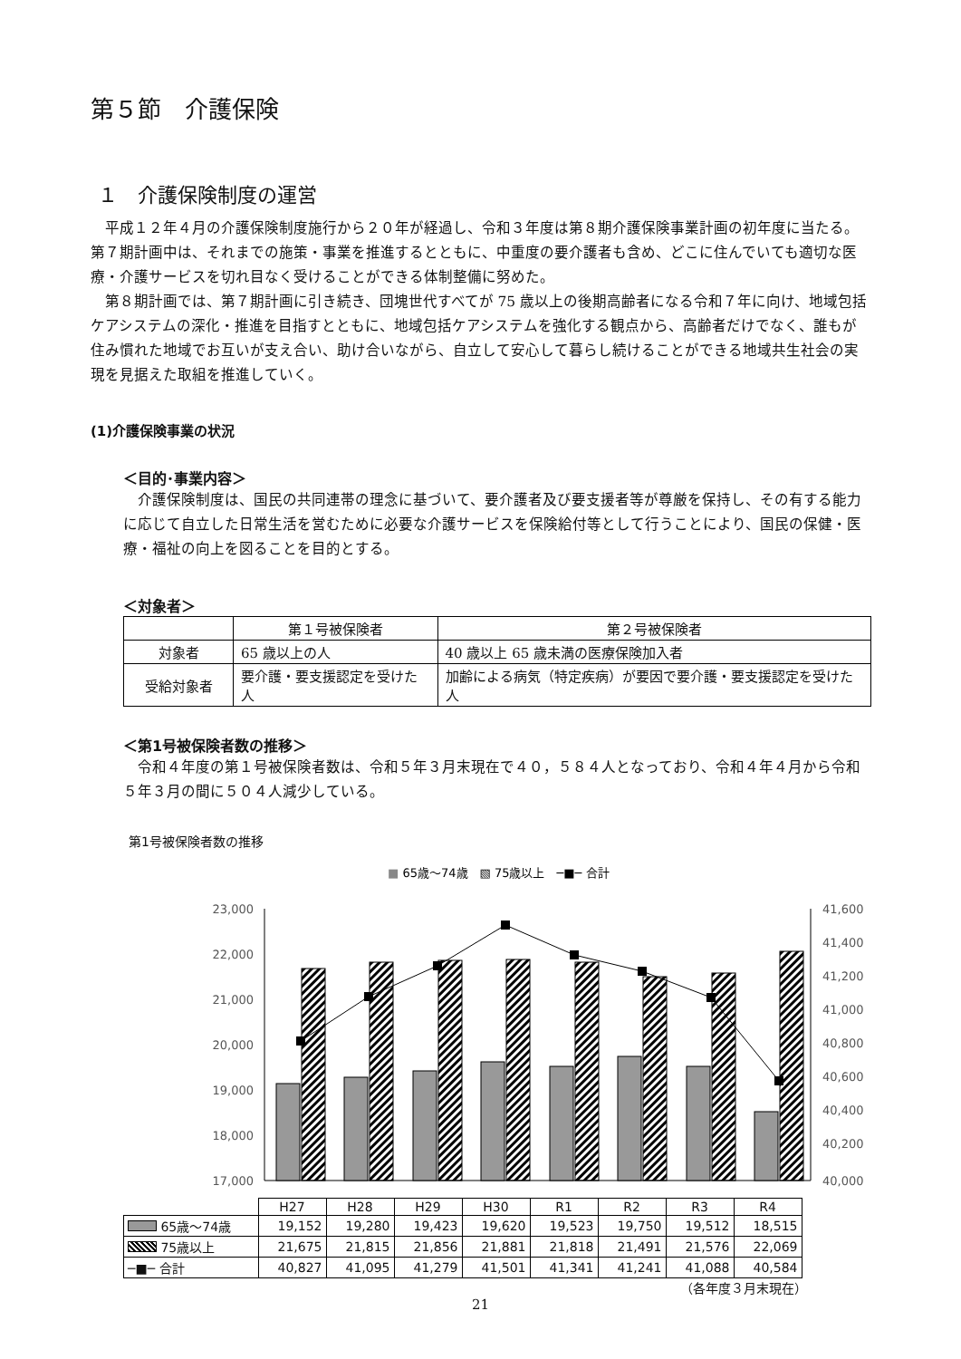第５節　介護保険
１　介護保険制度の運営
平成１２年４月の介護保険制度施行から２０年が経過し、令和３年度は第８期介護保険事業計画の初年度に当たる。第７期計画中は、それまでの施策・事業を推進するとともに、中重度の要介護者も含め、どこに住んでいても適切な医療・介護サービスを切れ目なく受けることができる体制整備に努めた。
第８期計画では、第７期計画に引き続き、団塊世代すべてが 75 歳以上の後期高齢者になる令和７年に向け、地域包括ケアシステムの深化・推進を目指すとともに、地域包括ケアシステムを強化する観点から、高齢者だけでなく、誰もが住み慣れた地域でお互いが支え合い、助け合いながら、自立して安心して暮らし続けることができる地域共生社会の実現を見据えた取組を推進していく。
(1)介護保険事業の状況
＜目的･事業内容＞
介護保険制度は、国民の共同連帯の理念に基づいて、要介護者及び要支援者等が尊厳を保持し、その有する能力に応じて自立した日常生活を営むために必要な介護サービスを保険給付等として行うことにより、国民の保健・医療・福祉の向上を図ることを目的とする。
＜対象者＞
| | 第１号被保険者 | 第２号被保険者 |
| 対象者 | 65 歳以上の人 | 40 歳以上 65 歳未満の医療保険加入者 |
| 受給対象者 | 要介護・要支援認定を受けた人 | 加齢による病気（特定疾病）が要因で要介護・要支援認定を受けた人 |
＜第1号被保険者数の推移＞
令和４年度の第１号被保険者数は、令和５年３月末現在で４０，５８４人となっており、令和４年４月から令和５年３月の間に５０４人減少している。
第1号被保険者数の推移
■ 65歳～74歳　▧ 75歳以上　─■─ 合計
23,000
22,000
21,000
20,000
19,000
18,000
17,000
41,600
41,400
41,200
41,000
40,800
40,600
40,400
40,200
40,000
| | H27 | H28 | H29 | H30 | R1 | R2 | R3 | R4 |
| 65歳～74歳 | 19,152 | 19,280 | 19,423 | 19,620 | 19,523 | 19,750 | 19,512 | 18,515 |
| 75歳以上 | 21,675 | 21,815 | 21,856 | 21,881 | 21,818 | 21,491 | 21,576 | 22,069 |
| ─■─ 合計 | 40,827 | 41,095 | 41,279 | 41,501 | 41,341 | 41,241 | 41,088 | 40,584 |
（各年度３月末現在）
21